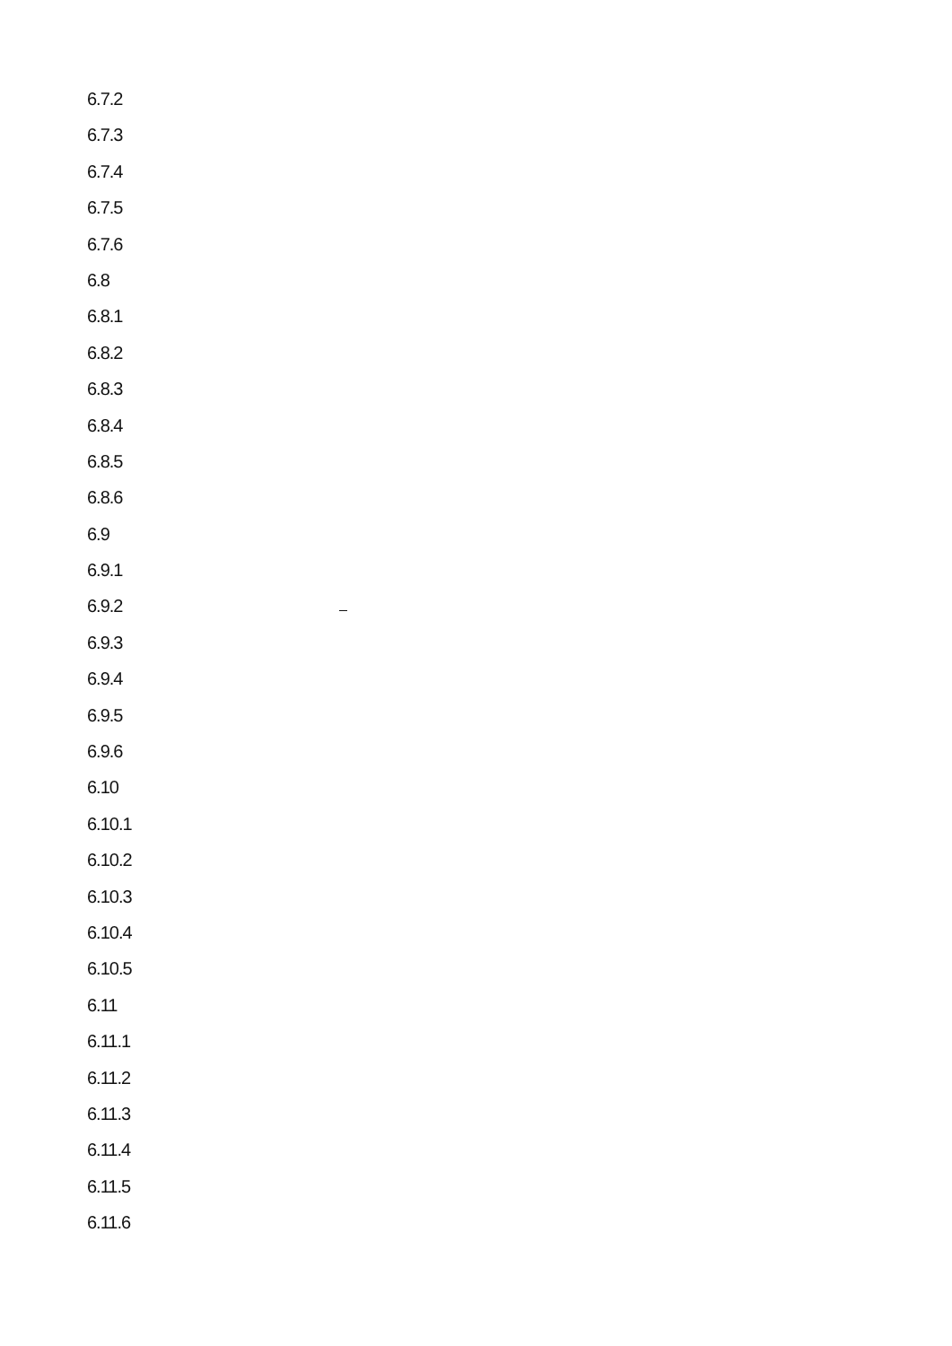6.7.2
6.7.3
6.7.4
6.7.5
6.7.6
6.8
6.8.1
6.8.2
6.8.3
6.8.4
6.8.5
6.8.6
6.9
6.9.1
6.9.2
6.9.3
6.9.4
6.9.5
6.9.6
6.10
6.10.1
6.10.2
6.10.3
6.10.4
6.10.5
6.11
6.11.1
6.11.2
6.11.3
6.11.4
6.11.5
6.11.6